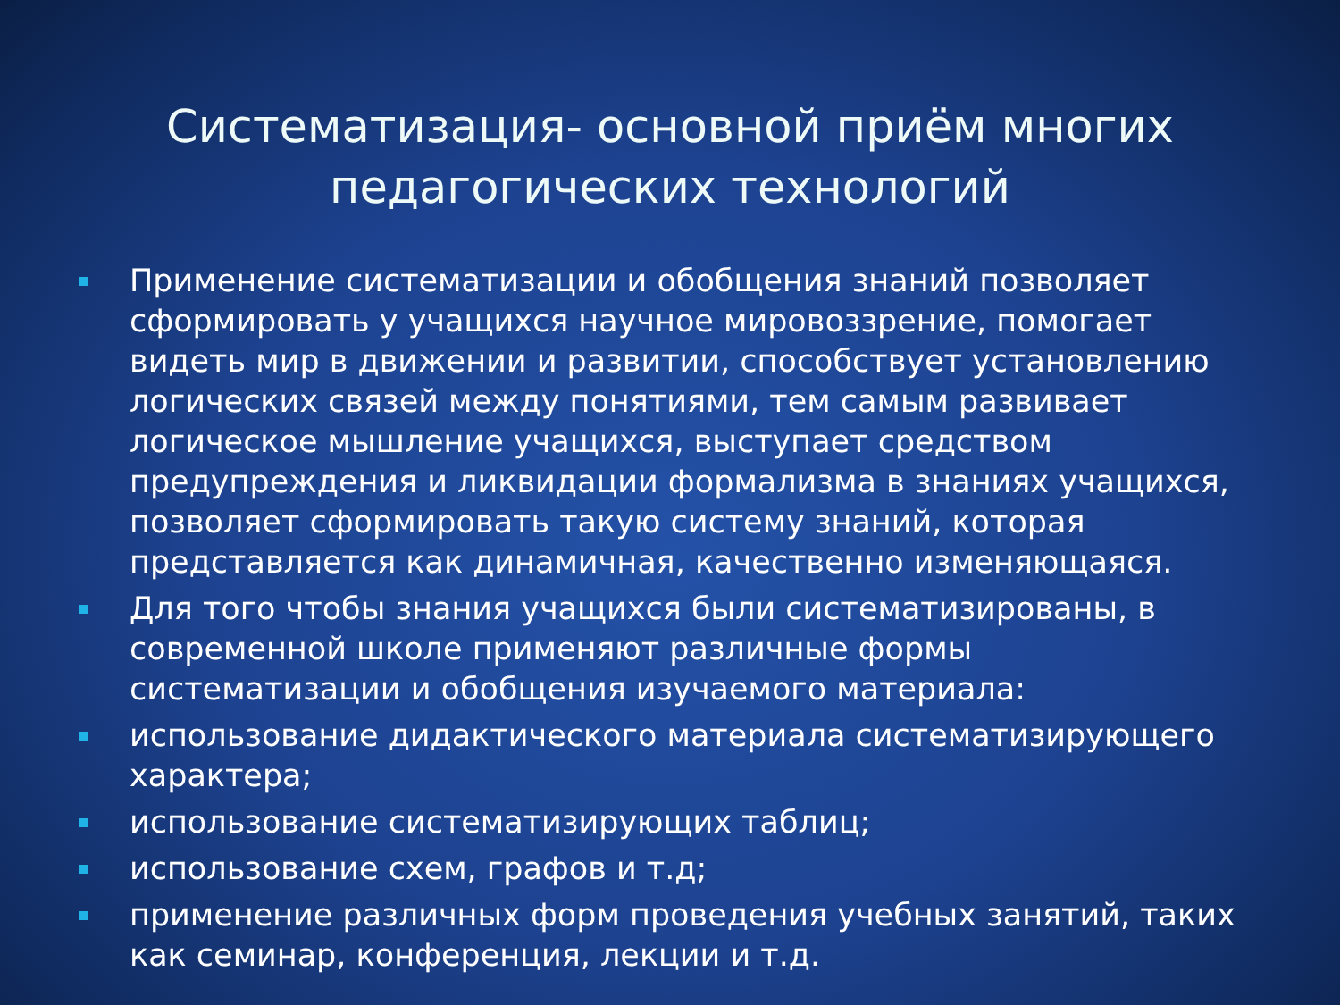Систематизация- основной приём многих педагогических технологий
Применение систематизации и обобщения знаний позволяет сформировать у учащихся научное мировоззрение, помогает видеть мир в движении и развитии, способствует установлению логических связей между понятиями, тем самым развивает логическое мышление учащихся, выступает средством предупреждения и ликвидации формализма в знаниях учащихся, позволяет сформировать такую систему знаний, которая представляется как динамичная, качественно изменяющаяся.
Для того чтобы знания учащихся были систематизированы, в современной школе применяют различные формы систематизации и обобщения изучаемого материала:
использование дидактического материала систематизирующего характера;
использование систематизирующих таблиц;
использование схем, графов и т.д;
применение различных форм проведения учебных занятий, таких как семинар, конференция, лекции и т.д.